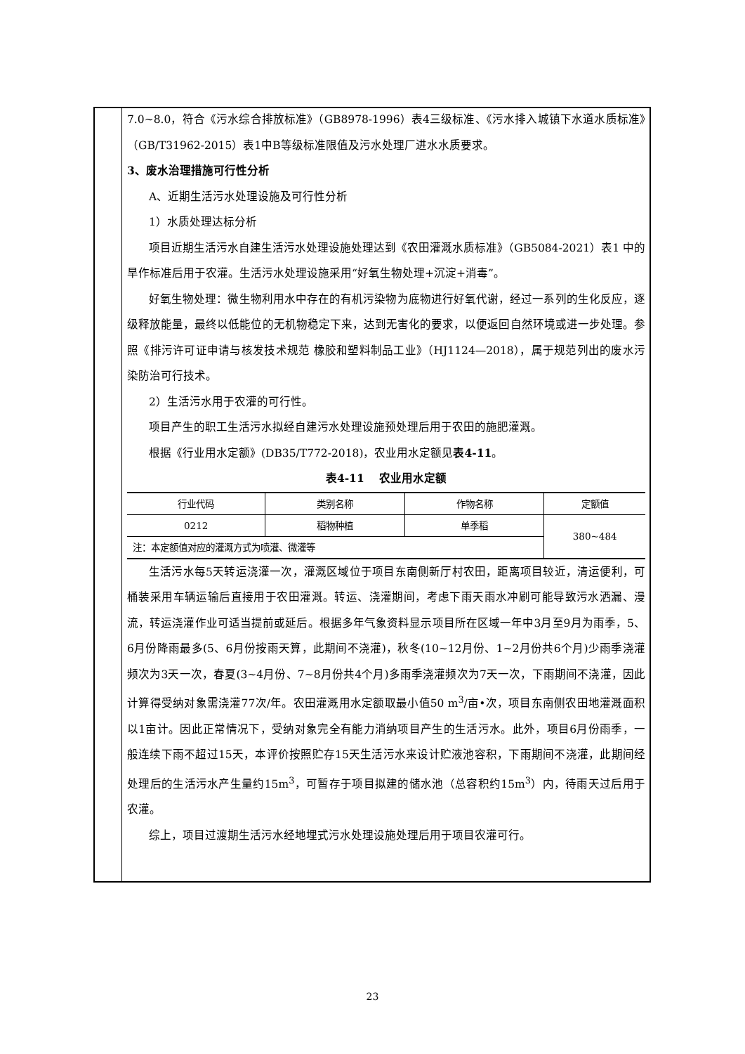7.0~8.0，符合《污水综合排放标准》（GB8978-1996）表4三级标准、《污水排入城镇下水道水质标准》（GB/T31962-2015）表1中B等级标准限值及污水处理厂进水水质要求。
3、废水治理措施可行性分析
A、近期生活污水处理设施及可行性分析
1）水质处理达标分析
项目近期生活污水自建生活污水处理设施处理达到《农田灌溉水质标准》（GB5084-2021）表1 中的旱作标准后用于农灌。生活污水处理设施采用“好氧生物处理+沉淀+消毒”。
好氧生物处理：微生物利用水中存在的有机污染物为底物进行好氧代谢，经过一系列的生化反应，逐级释放能量，最终以低能位的无机物稳定下来，达到无害化的要求，以便返回自然环境或进一步处理。参照《排污许可证申请与核发技术规范 橡胶和塑料制品工业》（HJ1124—2018），属于规范列出的废水污染防治可行技术。
2）生活污水用于农灌的可行性。
项目产生的职工生活污水拟经自建污水处理设施预处理后用于农田的施肥灌溉。
根据《行业用水定额》(DB35/T772-2018)，农业用水定额见表4-11。
表4-11　 农业用水定额
| 行业代码 | 类别名称 | 作物名称 | 定额值 |
| --- | --- | --- | --- |
| 0212 | 稻物种植 | 单季稻 | 380~484 |
| 注：本定额值对应的灌溉方式为喷灌、微灌等 | | | |
生活污水每5天转运浇灌一次，灌溉区域位于项目东南侧新厅村农田，距离项目较近，清运便利，可桶装采用车辆运输后直接用于农田灌溉。转运、浇灌期间，考虑下雨天雨水冲刷可能导致污水洒漏、漫流，转运浇灌作业可适当提前或延后。根据多年气象资料显示项目所在区域一年中3月至9月为雨季，5、6月份降雨最多(5、6月份按雨天算，此期间不浇灌)，秋冬(10~12月份、1~2月份共6个月)少雨季浇灌频次为3天一次，春夏(3~4月份、7~8月份共4个月)多雨季浇灌频次为7天一次，下雨期间不浇灌，因此计算得受纳对象需浇灌77次/年。农田灌溉用水定额取最小值50 m<sup>3</sup>/亩•次，项目东南侧农田地灌溉面积以1亩计。因此正常情况下，受纳对象完全有能力消纳项目产生的生活污水。此外，项目6月份雨季，一般连续下雨不超过15天，本评价按照贮存15天生活污水来设计贮液池容积，下雨期间不浇灌，此期间经处理后的生活污水产生量约15m<sup>3</sup>，可暂存于项目拟建的储水池（总容积约15m<sup>3</sup>）内，待雨天过后用于农灌。
综上，项目过渡期生活污水经地埋式污水处理设施处理后用于项目农灌可行。
23